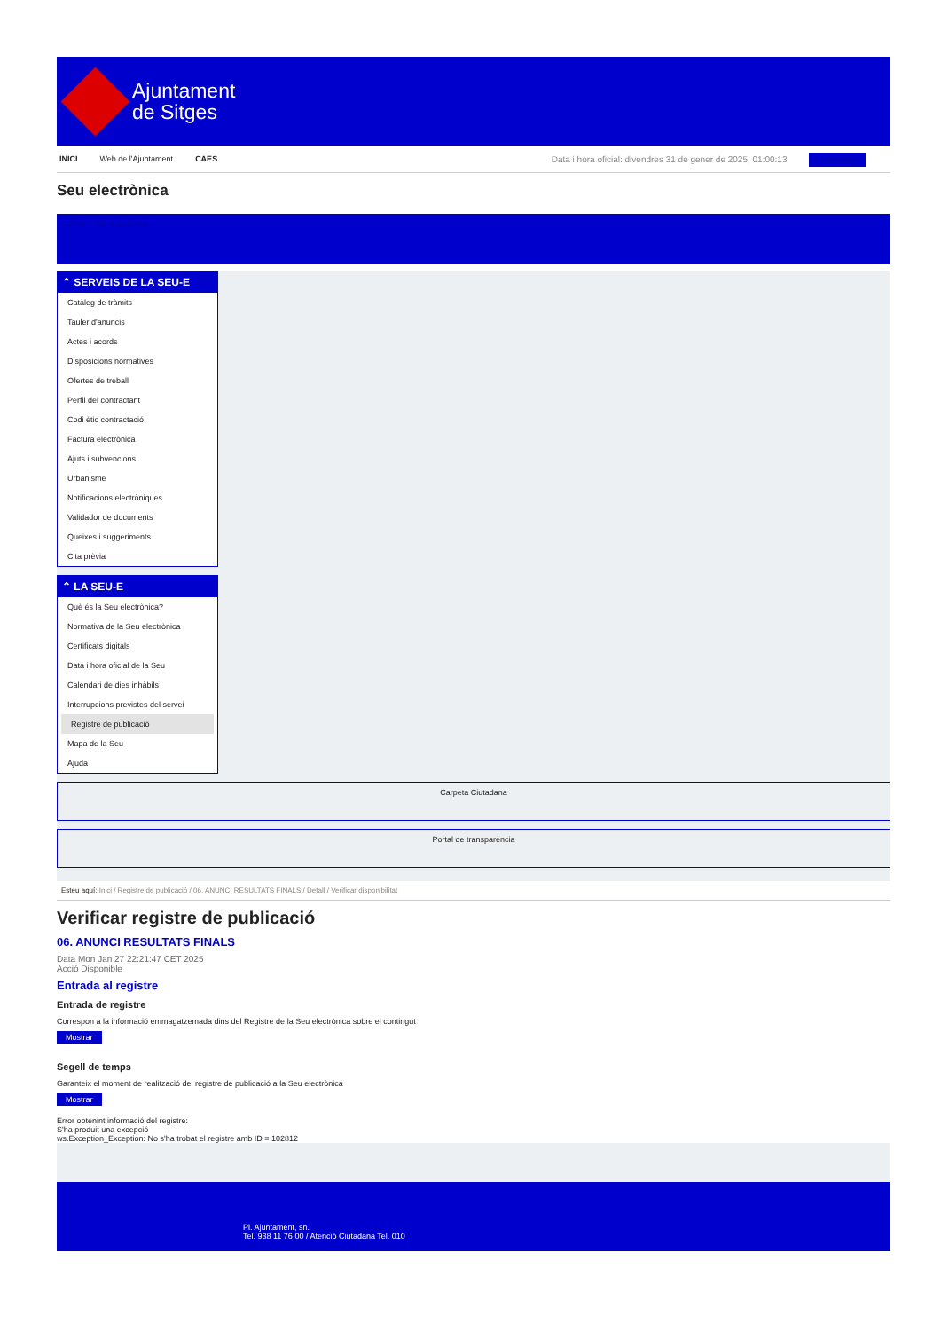Ajuntament
de Sitges
INICI Web de l'Ajuntament CAES
Data i hora oficial: divendres 31 de gener de 2025, 01:00:13 Sincronitzar
Seu electrònica
Obtenir còpia autèntica
⌃ SERVEIS DE LA SEU-E
Catàleg de tràmits
Tauler d'anuncis
Actes i acords
Disposicions normatives
Ofertes de treball
Perfil del contractant
Codi ètic contractació
Factura electrònica
Ajuts i subvencions
Urbanisme
Notificacions electròniques
Validador de documents
Queixes i suggeriments
Cita prèvia
⌃ LA SEU-E
Què és la Seu electrònica?
Normativa de la Seu electrònica
Certificats digitals
Data i hora oficial de la Seu
Calendari de dies inhàbils
Interrupcions previstes del servei
Registre de publicació
Mapa de la Seu
Ajuda
Carpeta Ciutadana
Portal de transparència
Esteu aquí: Inici / Registre de publicació / 06. ANUNCI RESULTATS FINALS / Detall / Verificar disponibilitat
Verificar registre de publicació
06. ANUNCI RESULTATS FINALS
Data Mon Jan 27 22:21:47 CET 2025
Acció Disponible
Entrada al registre
Entrada de registre
Correspon a la informació emmagatzemada dins del Registre de la Seu electrònica sobre el contingut
Mostrar
Segell de temps
Garanteix el moment de realització del registre de publicació a la Seu electrònica
Mostrar
Error obtenint informació del registre:
S'ha produit una excepció
ws.Exception_Exception: No s'ha trobat el registre amb ID = 102812
Pl. Ajuntament, sn.
Tel. 938 11 76 00 / Atenció Ciutadana Tel. 010